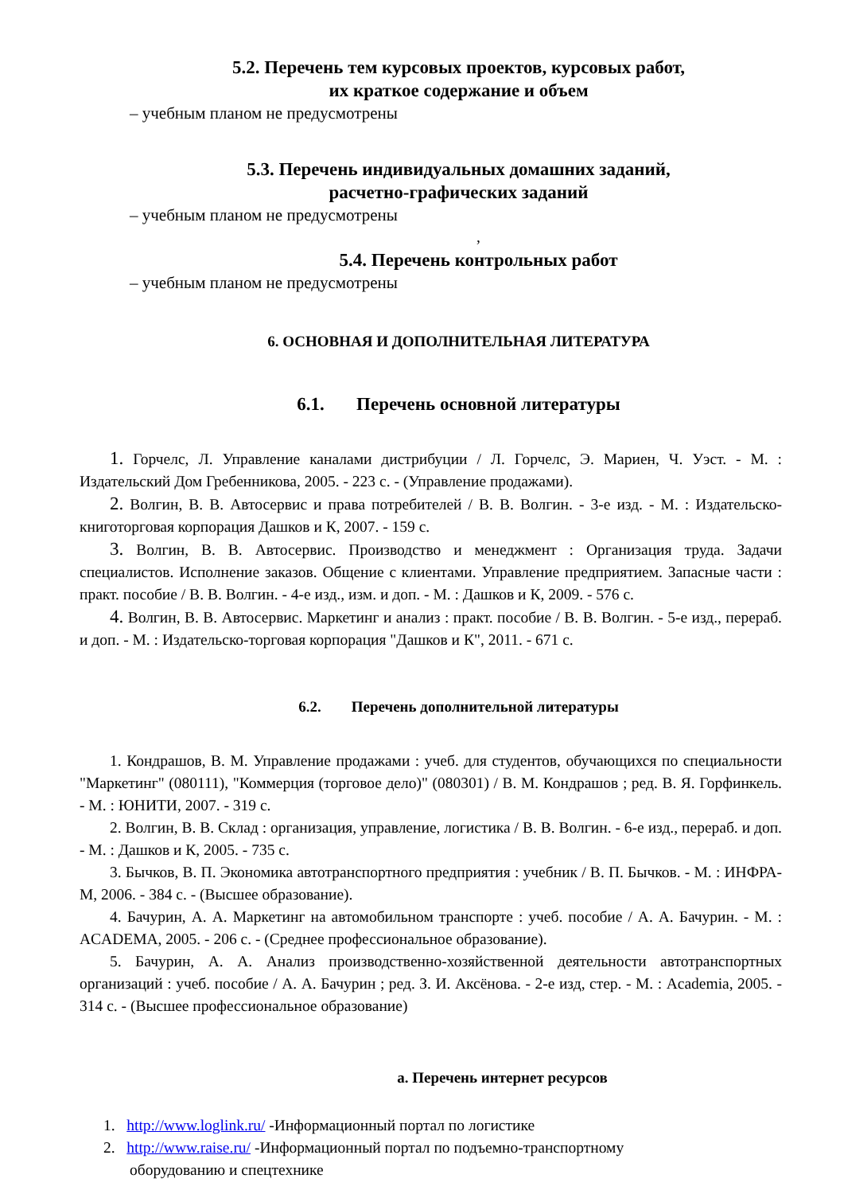5.2. Перечень тем курсовых проектов, курсовых работ,
их краткое содержание и объем
– учебным планом не предусмотрены
5.3. Перечень индивидуальных домашних заданий,
расчетно-графических заданий
– учебным планом не предусмотрены
,
5.4. Перечень контрольных работ
– учебным планом не предусмотрены
6. ОСНОВНАЯ И ДОПОЛНИТЕЛЬНАЯ ЛИТЕРАТУРА
6.1. Перечень основной литературы
1. Горчелс, Л. Управление каналами дистрибуции / Л. Горчелс, Э. Мариен, Ч. Уэст. - М. : Издательский Дом Гребенникова, 2005. - 223 с. - (Управление продажами).
2. Волгин, В. В. Автосервис и права потребителей / В. В. Волгин. - 3-е изд. - М. : Издательско-книготорговая корпорация Дашков и К, 2007. - 159 с.
3. Волгин, В. В. Автосервис. Производство и менеджмент : Организация труда. Задачи специалистов. Исполнение заказов. Общение с клиентами. Управление предприятием. Запасные части : практ. пособие / В. В. Волгин. - 4-е изд., изм. и доп. - М. : Дашков и К, 2009. - 576 с.
4. Волгин, В. В. Автосервис. Маркетинг и анализ : практ. пособие / В. В. Волгин. - 5-е изд., перераб. и доп. - М. : Издательско-торговая корпорация "Дашков и К", 2011. - 671 с.
6.2. Перечень дополнительной литературы
1. Кондрашов, В. М. Управление продажами : учеб. для студентов, обучающихся по специальности "Маркетинг" (080111), "Коммерция (торговое дело)" (080301) / В. М. Кондрашов ; ред. В. Я. Горфинкель. - М. : ЮНИТИ, 2007. - 319 с.
2. Волгин, В. В. Склад : организация, управление, логистика / В. В. Волгин. - 6-е изд., перераб. и доп. - М. : Дашков и К, 2005. - 735 с.
3. Бычков, В. П. Экономика автотранспортного предприятия : учебник / В. П. Бычков. - М. : ИНФРА-М, 2006. - 384 с. - (Высшее образование).
4. Бачурин, А. А. Маркетинг на автомобильном транспорте : учеб. пособие / А. А. Бачурин. - М. : ACADEMA, 2005. - 206 с. - (Среднее профессиональное образование).
5. Бачурин, А. А. Анализ производственно-хозяйственной деятельности автотранспортных организаций : учеб. пособие / А. А. Бачурин ; ред. З. И. Аксёнова. - 2-е изд, стер. - М. : Academia, 2005. - 314 с. - (Высшее профессиональное образование)
a. Перечень интернет ресурсов
1. http://www.loglink.ru/ -Информационный портал по логистике
2. http://www.raise.ru/ -Информационный портал по подъемно-транспортному
оборудованию и спецтехнике